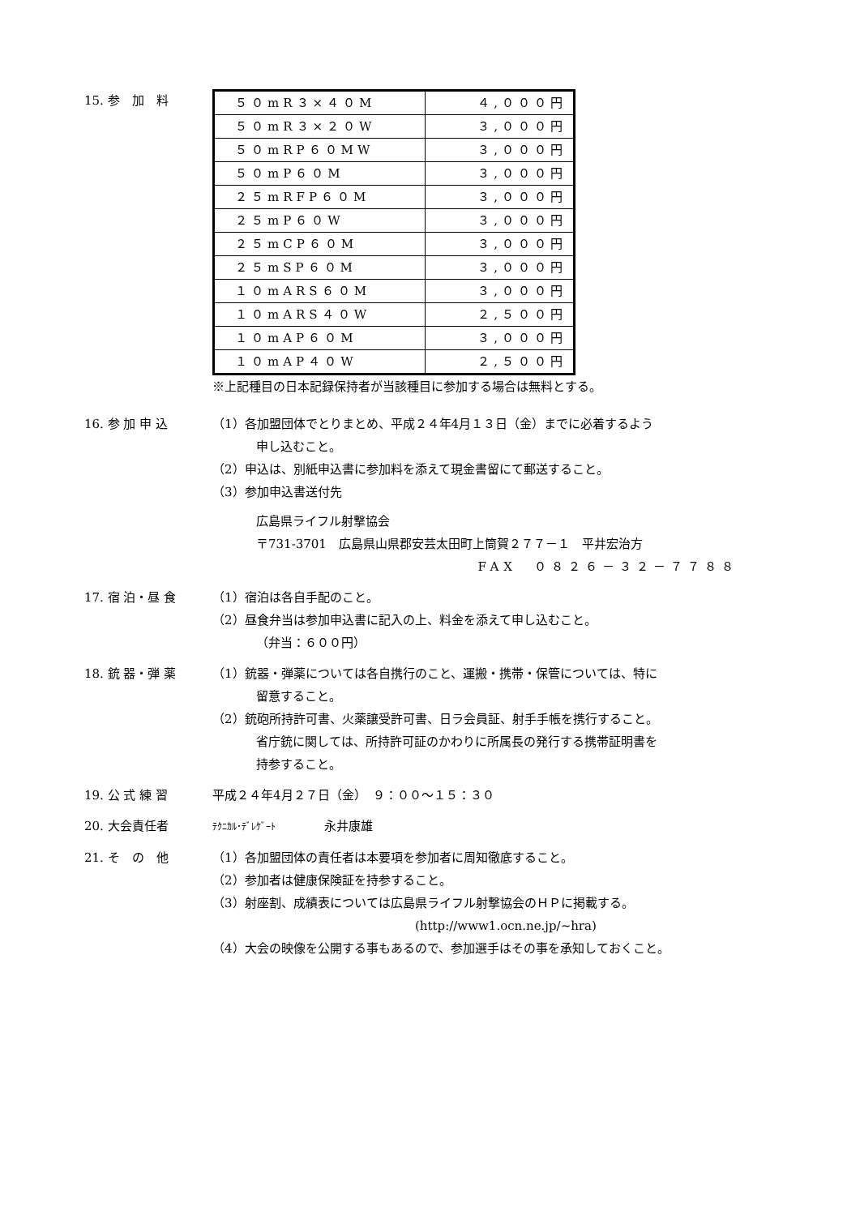15. 参　加　料
| ５０mR３×４０M | ４,０００円 |
| ５０mR３×２０W | ３,０００円 |
| ５０mRP６０MW | ３,０００円 |
| ５０mP６０M | ３,０００円 |
| ２５mRFP６０M | ３,０００円 |
| ２５mP６０W | ３,０００円 |
| ２５mCP６０M | ３,０００円 |
| ２５mSP６０M | ３,０００円 |
| １０mARS６０M | ３,０００円 |
| １０mARS４０W | ２,５００円 |
| １０mAP６０M | ３,０００円 |
| １０mAP４０W | ２,５００円 |
※上記種目の日本記録保持者が当該種目に参加する場合は無料とする。
16. 参 加 申 込 （1）各加盟団体でとりまとめ、平成２４年4月１３日（金）までに必着するよう
申し込むこと。
（2）申込は、別紙申込書に参加料を添えて現金書留にて郵送すること。
（3）参加申込書送付先
広島県ライフル射撃協会
〒731-3701　広島県山県郡安芸太田町上筒賀２７７－１　平井宏治方
FAX　０８２６－３２－７７８８
17. 宿 泊・昼 食 （1）宿泊は各自手配のこと。
（2）昼食弁当は参加申込書に記入の上、料金を添えて申し込むこと。
（弁当：６００円）
18. 銃 器・弾 薬 （1）銃器・弾薬については各自携行のこと、運搬・携帯・保管については、特に
留意すること。
（2）銃砲所持許可書、火薬譲受許可書、日ラ会員証、射手手帳を携行すること。
省庁銃に関しては、所持許可証のかわりに所属長の発行する携帯証明書を
持参すること。
19. 公 式 練 習 平成２４年4月２７日（金）　９：００～１５：３０
20. 大会責任者
ﾃｸﾆｶﾙ･ﾃﾞﾚｹﾞｰﾄ　　　　永井康雄
21. そ　の　他 （1）各加盟団体の責任者は本要項を参加者に周知徹底すること。
（2）参加者は健康保険証を持参すること。
（3）射座割、成績表については広島県ライフル射撃協会のＨＰに掲載する。
(http://www1.ocn.ne.jp/~hra)
（4）大会の映像を公開する事もあるので、参加選手はその事を承知しておくこと。